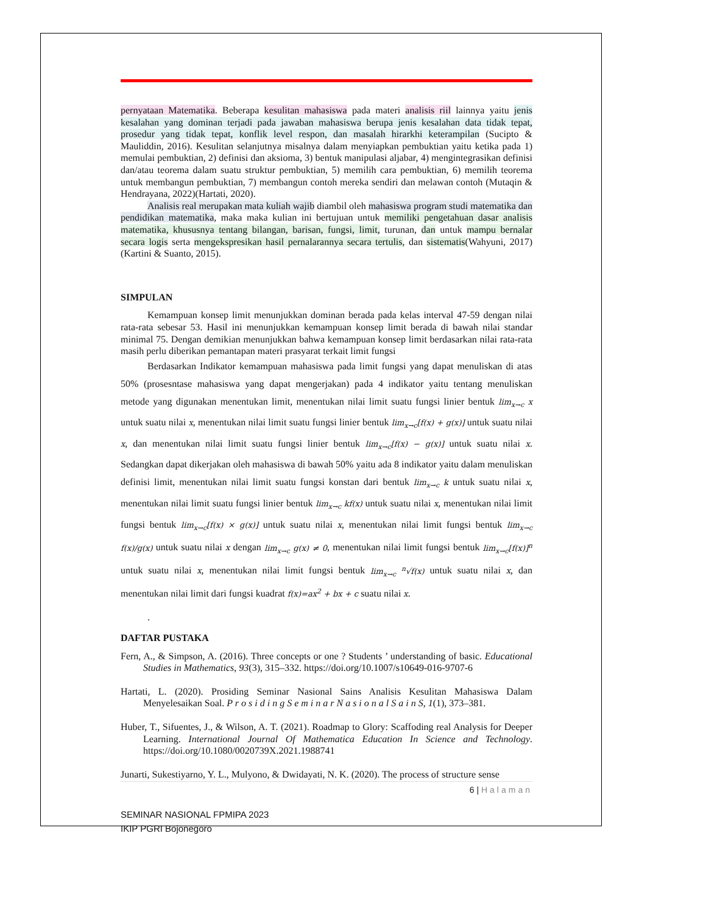pernyataan Matematika. Beberapa kesulitan mahasiswa pada materi analisis riil lainnya yaitu jenis kesalahan yang dominan terjadi pada jawaban mahasiswa berupa jenis kesalahan data tidak tepat, prosedur yang tidak tepat, konflik level respon, dan masalah hirarkhi keterampilan (Sucipto & Mauliddin, 2016). Kesulitan selanjutnya misalnya dalam menyiapkan pembuktian yaitu ketika pada 1) memulai pembuktian, 2) definisi dan aksioma, 3) bentuk manipulasi aljabar, 4) mengintegrasikan definisi dan/atau teorema dalam suatu struktur pembuktian, 5) memilih cara pembuktian, 6) memilih teorema untuk membangun pembuktian, 7) membangun contoh mereka sendiri dan melawan contoh (Mutaqin & Hendrayana, 2022)(Hartati, 2020).
Analisis real merupakan mata kuliah wajib diambil oleh mahasiswa program studi matematika dan pendidikan matematika, maka maka kulian ini bertujuan untuk memiliki pengetahuan dasar analisis matematika, khususnya tentang bilangan, barisan, fungsi, limit, turunan, dan untuk mampu bernalar secara logis serta mengekspresikan hasil pernalarannya secara tertulis, dan sistematis(Wahyuni, 2017)(Kartini & Suanto, 2015).
SIMPULAN
Kemampuan konsep limit menunjukkan dominan berada pada kelas interval 47-59 dengan nilai rata-rata sebesar 53. Hasil ini menunjukkan kemampuan konsep limit berada di bawah nilai standar minimal 75. Dengan demikian menunjukkan bahwa kemampuan konsep limit berdasarkan nilai rata-rata masih perlu diberikan pemantapan materi prasyarat terkait limit fungsi
Berdasarkan Indikator kemampuan mahasiswa pada limit fungsi yang dapat menuliskan di atas 50% (prosesntase mahasiswa yang dapat mengerjakan) pada 4 indikator yaitu tentang menuliskan metode yang digunakan menentukan limit, menentukan nilai limit suatu fungsi linier bentuk lim<sub>x→c</sub> x untuk suatu nilai x, menentukan nilai limit suatu fungsi linier bentuk lim<sub>x→c</sub>[f(x) + g(x)] untuk suatu nilai x, dan menentukan nilai limit suatu fungsi linier bentuk lim<sub>x→c</sub>[f(x) − g(x)] untuk suatu nilai x. Sedangkan dapat dikerjakan oleh mahasiswa di bawah 50% yaitu ada 8 indikator yaitu dalam menuliskan definisi limit, menentukan nilai limit suatu fungsi konstan dari bentuk lim<sub>x→c</sub> k untuk suatu nilai x, menentukan nilai limit suatu fungsi linier bentuk lim<sub>x→c</sub> kf(x) untuk suatu nilai x, menentukan nilai limit fungsi bentuk lim<sub>x→c</sub>[f(x) × g(x)] untuk suatu nilai x, menentukan nilai limit fungsi bentuk lim<sub>x→c</sub> f(x)/g(x) untuk suatu nilai x dengan lim<sub>x→c</sub> g(x) ≠ 0, menentukan nilai limit fungsi bentuk lim<sub>x→c</sub>[f(x)]<sup>n</sup> untuk suatu nilai x, menentukan nilai limit fungsi bentuk lim<sub>x→c</sub> <sup>n</sup>√f(x) untuk suatu nilai x, dan menentukan nilai limit dari fungsi kuadrat f(x)=ax<sup>2</sup> + bx + c suatu nilai x.
.
DAFTAR PUSTAKA
Fern, A., & Simpson, A. (2016). Three concepts or one ? Students ’ understanding of basic. Educational Studies in Mathematics, 93(3), 315–332. https://doi.org/10.1007/s10649-016-9707-6
Hartati, L. (2020). Prosiding Seminar Nasional Sains Analisis Kesulitan Mahasiswa Dalam Menyelesaikan Soal. P r o s i d i n g S e m i n a r N a s i o n a l S a i n S, 1(1), 373–381.
Huber, T., Sifuentes, J., & Wilson, A. T. (2021). Roadmap to Glory: Scaffoding real Analysis for Deeper Learning. International Journal Of Mathematica Education In Science and Technology. https://doi.org/10.1080/0020739X.2021.1988741
Junarti, Sukestiyarno, Y. L., Mulyono, & Dwidayati, N. K. (2020). The process of structure sense
6 | Halaman
SEMINAR NASIONAL FPMIPA 2023
IKIP PGRI Bojonegoro